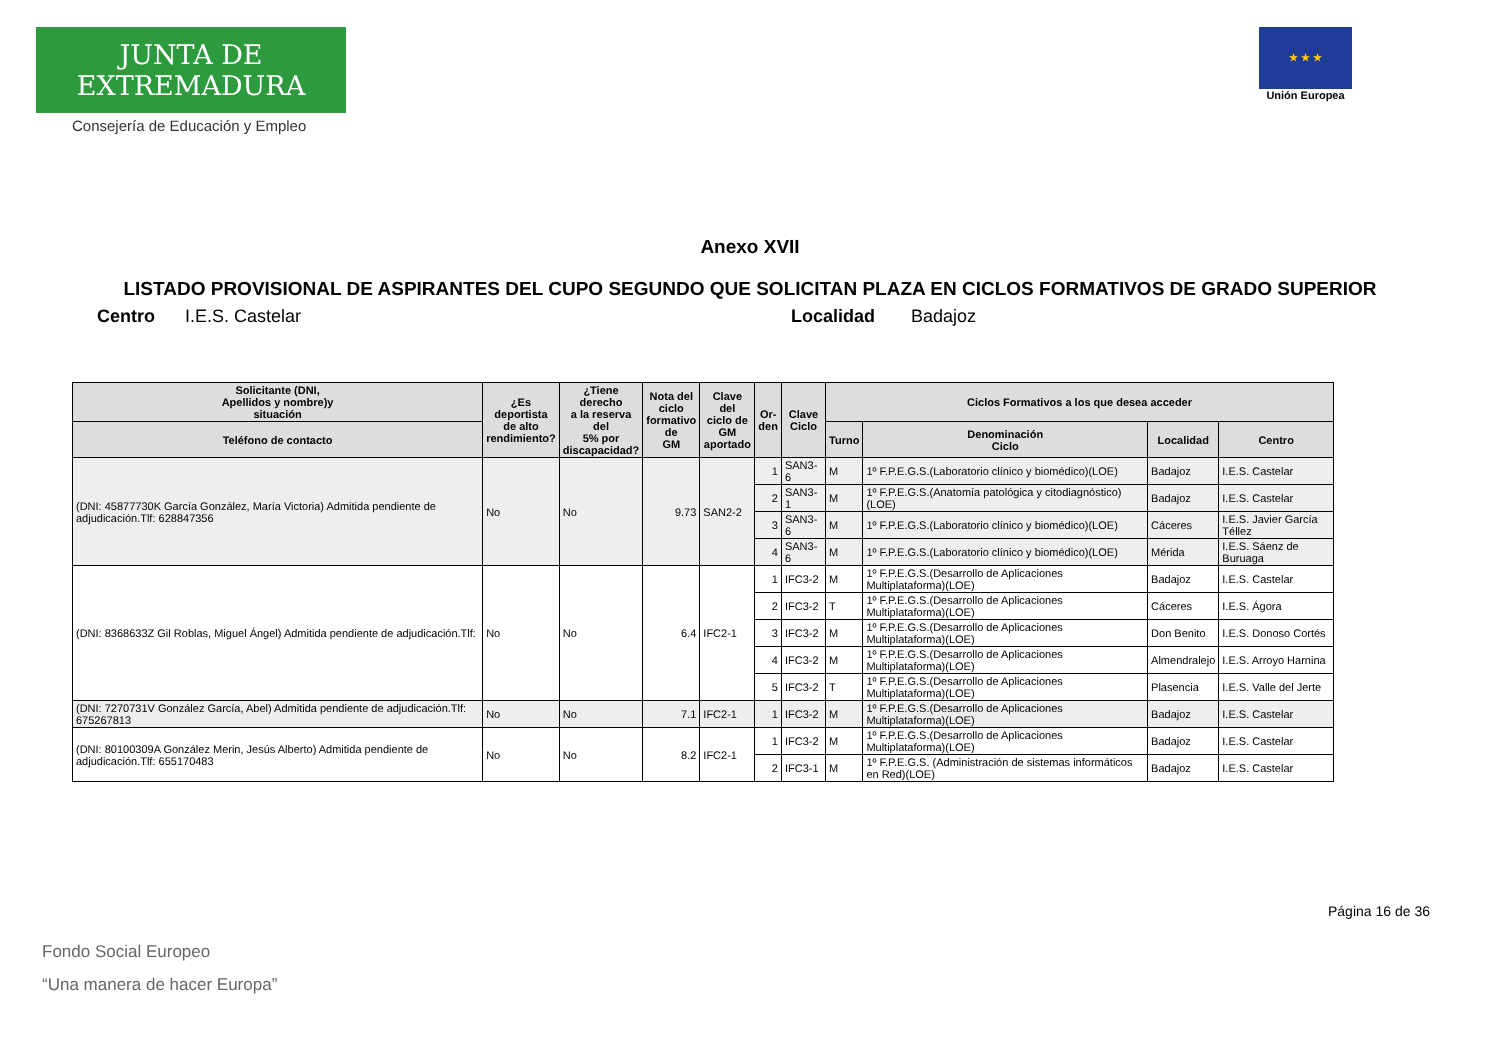JUNTA DE EXTREMADURA
Consejería de Educación y Empleo
★ ★ ★
Unión Europea
Anexo XVII
LISTADO PROVISIONAL DE ASPIRANTES DEL CUPO SEGUNDO QUE SOLICITAN PLAZA EN CICLOS FORMATIVOS DE GRADO SUPERIOR
Centro I.E.S. Castelar Localidad Badajoz
| Solicitante (DNI, Apellidos y nombre)y situación | ¿Es deportista de alto rendimiento? | ¿Tiene derecho a la reserva del 5% por discapacidad? | Nota del ciclo formativo de GM | Clave del ciclo de GM aportado | Or- den | Clave Ciclo | Ciclos Formativos a los que desea acceder | | | |
| --- | --- | --- | --- | --- | --- | --- | --- | --- | --- | --- |
| Teléfono de contacto | | | | | | | Turno | Denominación Ciclo | Localidad | Centro |
| (DNI: 45877730K García González, María Victoria) Admitida pendiente de adjudicación.Tlf: 628847356 | No | No | 9.73 | SAN2-2 | 1 | SAN3-6 | M | 1º F.P.E.G.S.(Laboratorio clínico y biomédico)(LOE) | Badajoz | I.E.S. Castelar |
| | | | | | 2 | SAN3-1 | M | 1º F.P.E.G.S.(Anatomía patológica y citodiagnóstico)(LOE) | Badajoz | I.E.S. Castelar |
| | | | | | 3 | SAN3-6 | M | 1º F.P.E.G.S.(Laboratorio clínico y biomédico)(LOE) | Cáceres | I.E.S. Javier García Téllez |
| | | | | | 4 | SAN3-6 | M | 1º F.P.E.G.S.(Laboratorio clínico y biomédico)(LOE) | Mérida | I.E.S. Sáenz de Buruaga |
| (DNI: 8368633Z Gil Roblas, Miguel Ángel) Admitida pendiente de adjudicación.Tlf: | No | No | 6.4 | IFC2-1 | 1 | IFC3-2 | M | 1º F.P.E.G.S.(Desarrollo de Aplicaciones Multiplataforma)(LOE) | Badajoz | I.E.S. Castelar |
| | | | | | 2 | IFC3-2 | T | 1º F.P.E.G.S.(Desarrollo de Aplicaciones Multiplataforma)(LOE) | Cáceres | I.E.S. Ágora |
| | | | | | 3 | IFC3-2 | M | 1º F.P.E.G.S.(Desarrollo de Aplicaciones Multiplataforma)(LOE) | Don Benito | I.E.S. Donoso Cortés |
| | | | | | 4 | IFC3-2 | M | 1º F.P.E.G.S.(Desarrollo de Aplicaciones Multiplataforma)(LOE) | Almendralejo | I.E.S. Arroyo Harnina |
| | | | | | 5 | IFC3-2 | T | 1º F.P.E.G.S.(Desarrollo de Aplicaciones Multiplataforma)(LOE) | Plasencia | I.E.S. Valle del Jerte |
| (DNI: 7270731V González García, Abel) Admitida pendiente de adjudicación.Tlf: 675267813 | No | No | 7.1 | IFC2-1 | 1 | IFC3-2 | M | 1º F.P.E.G.S.(Desarrollo de Aplicaciones Multiplataforma)(LOE) | Badajoz | I.E.S. Castelar |
| (DNI: 80100309A González Merin, Jesús Alberto) Admitida pendiente de adjudicación.Tlf: 655170483 | No | No | 8.2 | IFC2-1 | 1 | IFC3-2 | M | 1º F.P.E.G.S.(Desarrollo de Aplicaciones Multiplataforma)(LOE) | Badajoz | I.E.S. Castelar |
| | | | | | 2 | IFC3-1 | M | 1º F.P.E.G.S. (Administración de sistemas informáticos en Red)(LOE) | Badajoz | I.E.S. Castelar |
Página 16 de 36
Fondo Social Europeo
“Una manera de hacer Europa”